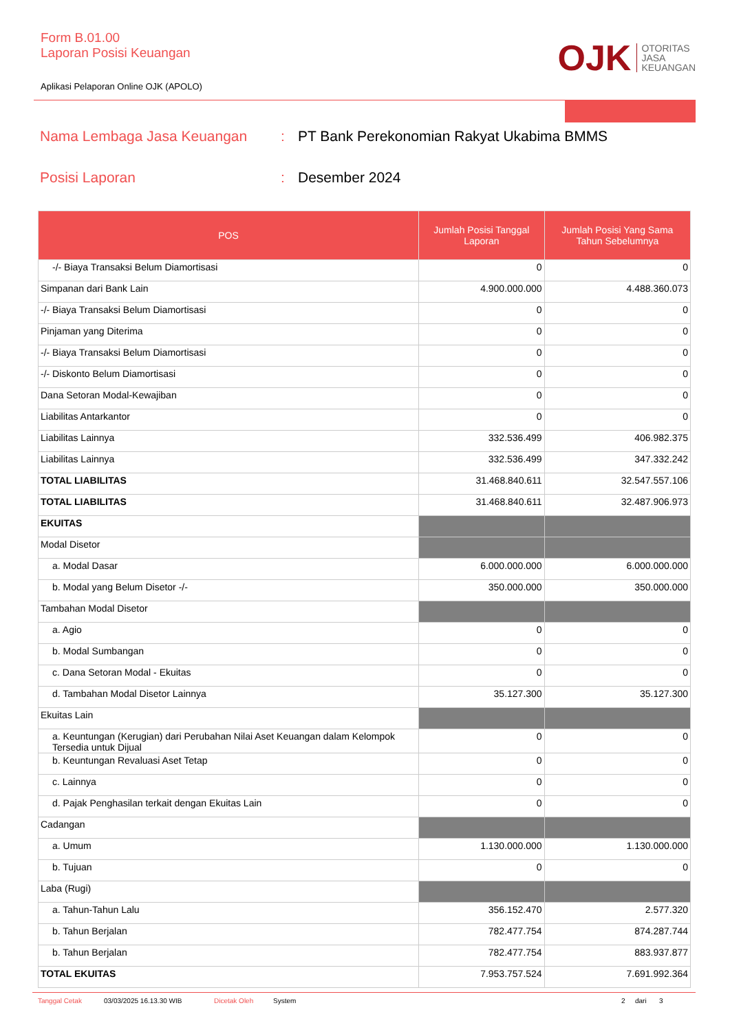Form B.01.00
Laporan Posisi Keuangan
Aplikasi Pelaporan Online OJK (APOLO)
OJK
OTORITAS
JASA
KEUANGAN
Nama Lembaga Jasa Keuangan: PT Bank Perekonomian Rakyat Ukabima BMMS
Posisi Laporan: Desember 2024
| POS | Jumlah Posisi Tanggal Laporan | Jumlah Posisi Yang Sama Tahun Sebelumnya |
| --- | --- | --- |
| -/- Biaya Transaksi Belum Diamortisasi | 0 | 0 |
| Simpanan dari Bank Lain | 4.900.000.000 | 4.488.360.073 |
| -/- Biaya Transaksi Belum Diamortisasi | 0 | 0 |
| Pinjaman yang Diterima | 0 | 0 |
| -/- Biaya Transaksi Belum Diamortisasi | 0 | 0 |
| -/- Diskonto Belum Diamortisasi | 0 | 0 |
| Dana Setoran Modal-Kewajiban | 0 | 0 |
| Liabilitas Antarkantor | 0 | 0 |
| Liabilitas Lainnya | 332.536.499 | 406.982.375 |
| Liabilitas Lainnya | 332.536.499 | 347.332.242 |
| TOTAL LIABILITAS | 31.468.840.611 | 32.547.557.106 |
| TOTAL LIABILITAS | 31.468.840.611 | 32.487.906.973 |
| EKUITAS | | |
| Modal Disetor | | |
| a. Modal Dasar | 6.000.000.000 | 6.000.000.000 |
| b. Modal yang Belum Disetor -/- | 350.000.000 | 350.000.000 |
| Tambahan Modal Disetor | | |
| a. Agio | 0 | 0 |
| b. Modal Sumbangan | 0 | 0 |
| c. Dana Setoran Modal - Ekuitas | 0 | 0 |
| d. Tambahan Modal Disetor Lainnya | 35.127.300 | 35.127.300 |
| Ekuitas Lain | | |
| a. Keuntungan (Kerugian) dari Perubahan Nilai Aset Keuangan dalam Kelompok Tersedia untuk Dijual | 0 | 0 |
| b. Keuntungan Revaluasi Aset Tetap | 0 | 0 |
| c. Lainnya | 0 | 0 |
| d. Pajak Penghasilan terkait dengan Ekuitas Lain | 0 | 0 |
| Cadangan | | |
| a. Umum | 1.130.000.000 | 1.130.000.000 |
| b. Tujuan | 0 | 0 |
| Laba (Rugi) | | |
| a. Tahun-Tahun Lalu | 356.152.470 | 2.577.320 |
| b. Tahun Berjalan | 782.477.754 | 874.287.744 |
| b. Tahun Berjalan | 782.477.754 | 883.937.877 |
| TOTAL EKUITAS | 7.953.757.524 | 7.691.992.364 |
Tanggal Cetak 03/03/2025 16.13.30 WIB Dicetak Oleh System 2 dari 3